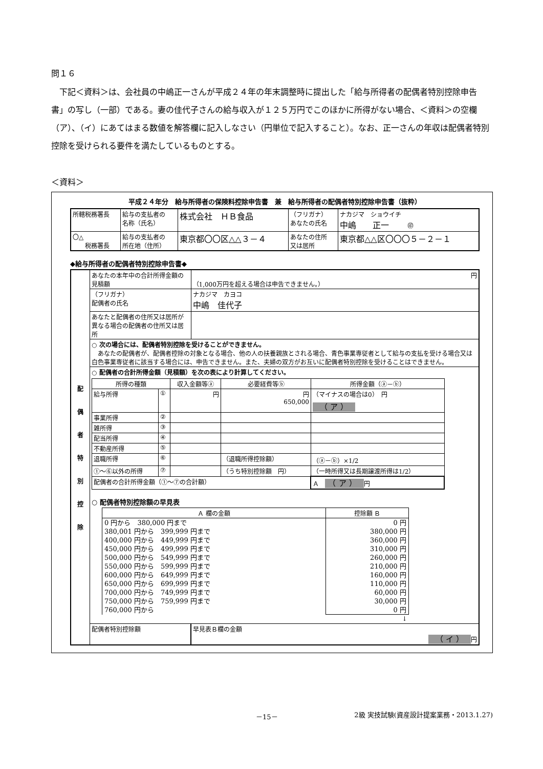問１６
下記＜資料＞は、会社員の中嶋正一さんが平成２４年の年末調整時に提出した「給与所得者の配偶者特別控除申告書」の写し（一部）である。妻の佳代子さんの給与収入が１２５万円でこのほかに所得がない場合、＜資料＞の空欄（ア）、（イ）にあてはまる数値を解答欄に記入しなさい（円単位で記入すること）。なお、正一さんの年収は配偶者特別控除を受けられる要件を満たしているものとする。
＜資料＞
平成２４年分　給与所得者の保険料控除申告書　兼　給与所得者の配偶者特別控除申告書（抜粋）
| 所轄税務署長 | 給与の支払者の 名称（氏名） | 株式会社 ＨＢ食品 | （フリガナ） あなたの氏名 | ナカジマ ショウイチ 中嶋 正一 ㊞ |
| 〇△ 税務署長 | 給与の支払者の 所在地（住所） | 東京都〇〇区△△３－４ | あなたの住所 又は居所 | 東京都△△区〇〇〇５－２－１ |
◆給与所得者の配偶者特別控除申告書◆
| 配 偶 者 特 別 控 除 | あなたの本年中の合計所得金額の見積額 | 円 （1,000万円を超える場合は申告できません。） |
| | （フリガナ） 配偶者の氏名 | ナカジマ カヨコ 中嶋 佳代子 |
| | あなたと配偶者の住所又は居所が異なる場合の配偶者の住所又は居所 | |
| | ○ 次の場合には、配偶者特別控除を受けることができません。 あなたの配偶者が、配偶者控除の対象となる場合、他の人の扶養親族とされる場合、青色事業専従者として給与の支払を受ける場合又は白色事業専従者に該当する場合には、申告できません。また、夫婦の双方がお互いに配偶者特別控除を受けることはできません。 | |
| | ○ 配偶者の合計所得金額（見積額）を次の表により計算してください。 / 所得の種類 / / 収入金額等ⓐ / 必要経費等ⓑ / 所得金額（ⓐ－ⓑ） / / --- / --- / --- / --- / --- / / 給与所得 / ① / 円 / 円 650,000 / （マイナスの場合は0） 円 （ ア ） / / 事業所得 / ② / / / / / 雑所得 / ③ / / / / / 配当所得 / ④ / / / / / 不動産所得 / ⑤ / / / / / 退職所得 / ⑥ / / （退職所得控除額） / （ⓐ－ⓑ）×1/2 / / ①～⑥以外の所得 / ⑦ / / （うち特別控除額 円） / （一時所得又は長期譲渡所得は1/2） / / 配偶者の合計所得金額（①～⑦の合計額） / / / / Ａ （ ア ） 円 / ○ 配偶者特別控除額の早見表 / Ａ 欄の金額 / 控除額 Ｂ / / --- / --- / / 0 円から 380,000 円まで 380,001 円から 399,999 円まで 400,000 円から 449,999 円まで 450,000 円から 499,999 円まで 500,000 円から 549,999 円まで 550,000 円から 599,999 円まで 600,000 円から 649,999 円まで 650,000 円から 699,999 円まで 700,000 円から 749,999 円まで 750,000 円から 759,999 円まで 760,000 円から / 0 円 380,000 円 360,000 円 310,000 円 260,000 円 210,000 円 160,000 円 110,000 円 60,000 円 30,000 円 0 円 / / / ↓ / | |
| | 配偶者特別控除額 | 早見表Ｂ欄の金額 （ イ ） 円 |
－15－ 2級 実技試験(資産設計提案業務・2013.1.27)